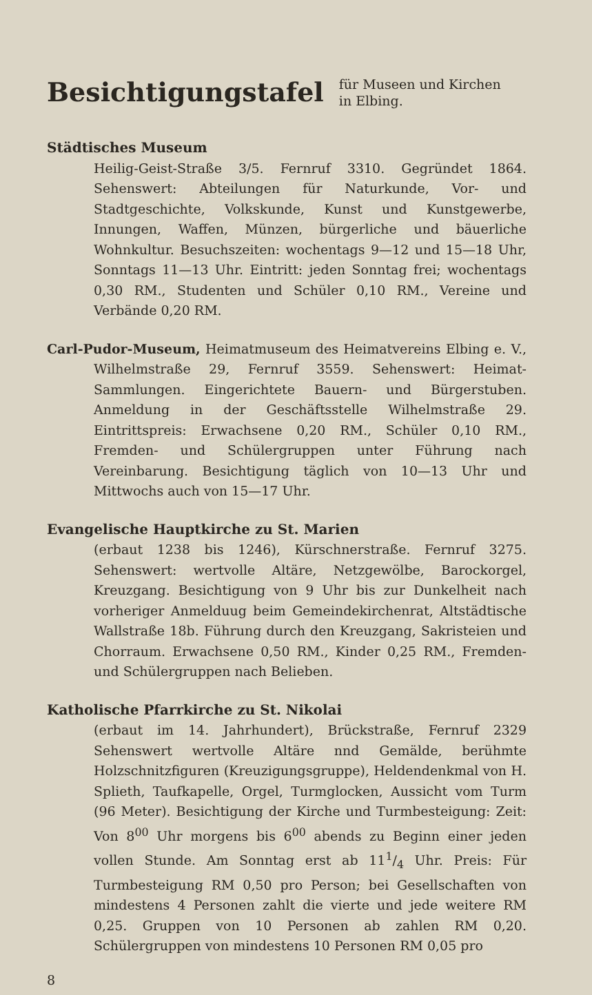Besichtigungstafel
für Museen und Kirchen
in Elbing.
Städtisches Museum
Heilig-Geist-Straße 3/5. Fernruf 3310. Gegründet 1864. Sehenswert: Abteilungen für Naturkunde, Vor- und Stadtgeschichte, Volkskunde, Kunst und Kunstgewerbe, Innungen, Waffen, Münzen, bürgerliche und bäuerliche Wohnkultur. Besuchszeiten: wochentags 9—12 und 15—18 Uhr, Sonntags 11—13 Uhr. Eintritt: jeden Sonntag frei; wochentags 0,30 RM., Studenten und Schüler 0,10 RM., Vereine und Verbände 0,20 RM.
Carl-Pudor-Museum, Heimatmuseum des Heimatvereins Elbing e. V., Wilhelmstraße 29, Fernruf 3559. Sehenswert: Heimat-Sammlungen. Eingerichtete Bauern- und Bürgerstuben. Anmeldung in der Geschäftsstelle Wilhelmstraße 29. Eintrittspreis: Erwachsene 0,20 RM., Schüler 0,10 RM., Fremden- und Schülergruppen unter Führung nach Vereinbarung. Besichtigung täglich von 10—13 Uhr und Mittwochs auch von 15—17 Uhr.
Evangelische Hauptkirche zu St. Marien
(erbaut 1238 bis 1246), Kürschnerstraße. Fernruf 3275. Sehenswert: wertvolle Altäre, Netzgewölbe, Barockorgel, Kreuzgang. Besichtigung von 9 Uhr bis zur Dunkelheit nach vorheriger Anmelduug beim Gemeindekirchenrat, Altstädtische Wallstraße 18b. Führung durch den Kreuzgang, Sakristeien und Chorraum. Erwachsene 0,50 RM., Kinder 0,25 RM., Fremden- und Schülergruppen nach Belieben.
Katholische Pfarrkirche zu St. Nikolai
(erbaut im 14. Jahrhundert), Brückstraße, Fernruf 2329 Sehenswert wertvolle Altäre nnd Gemälde, berühmte Holzschnitzfiguren (Kreuzigungsgruppe), Heldendenkmal von H. Splieth, Taufkapelle, Orgel, Turmglocken, Aussicht vom Turm (96 Meter). Besichtigung der Kirche und Turmbesteigung: Zeit: Von 8<sup>00</sup> Uhr morgens bis 6<sup>00</sup> abends zu Beginn einer jeden vollen Stunde. Am Sonntag erst ab 111/4 Uhr. Preis: Für Turmbesteigung RM 0,50 pro Person; bei Gesellschaften von mindestens 4 Personen zahlt die vierte und jede weitere RM 0,25. Gruppen von 10 Personen ab zahlen RM 0,20. Schülergruppen von mindestens 10 Personen RM 0,05 pro
8